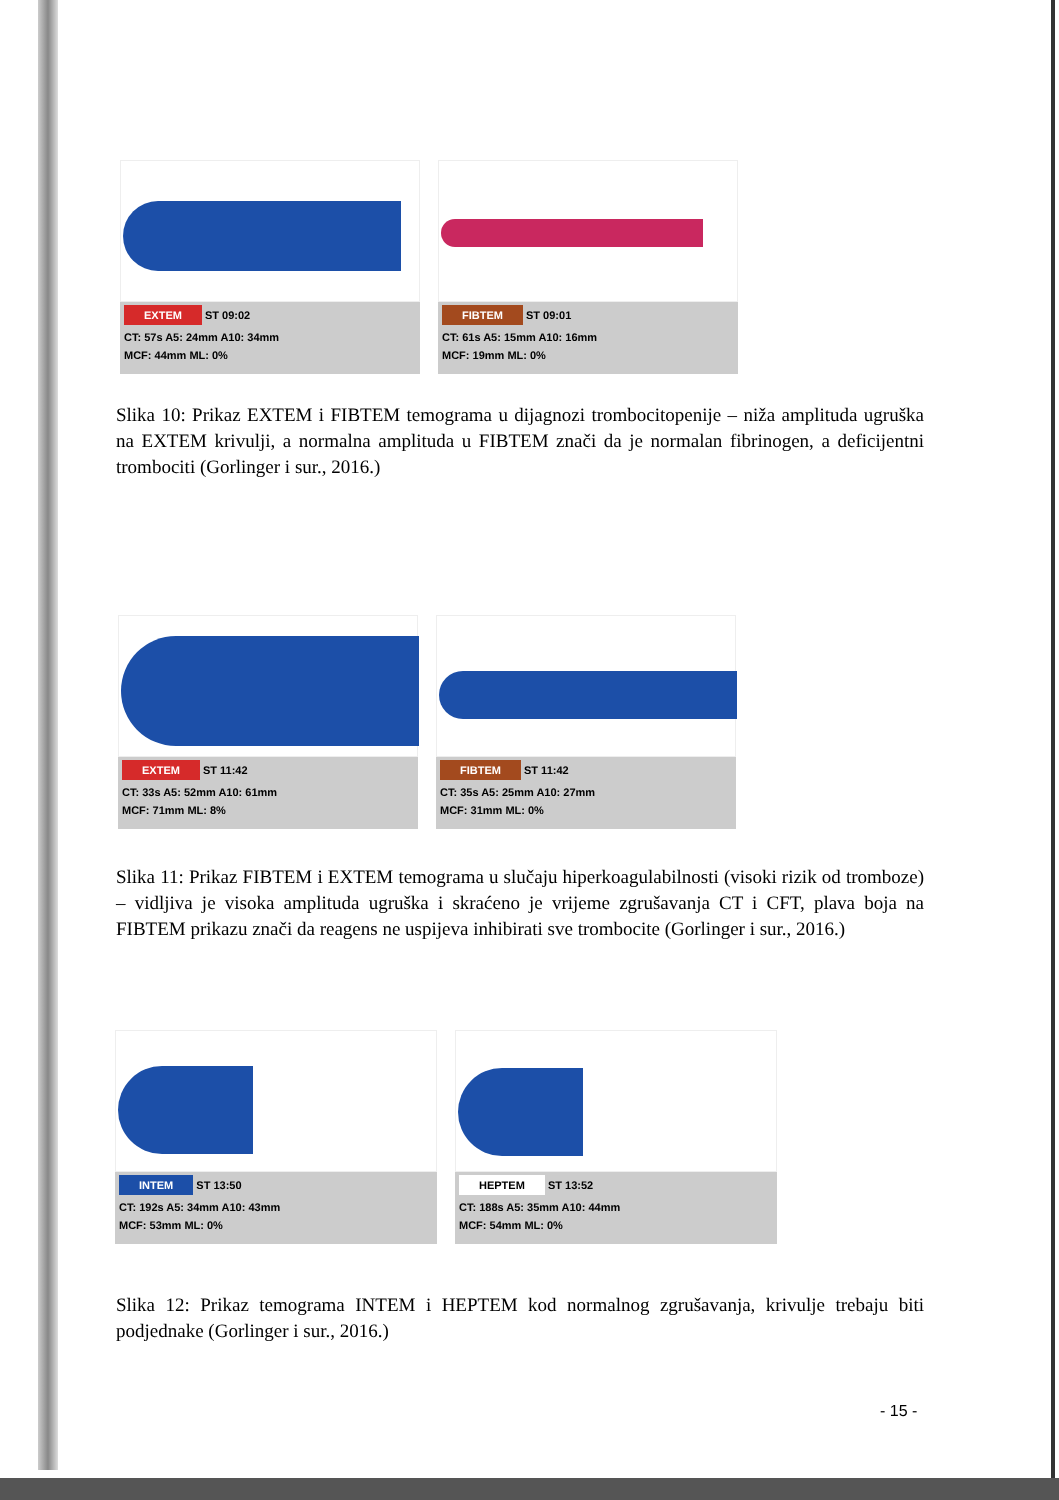EXTEM ST 09:02
CT: 57s A5: 24mm A10: 34mm
MCF: 44mm ML: 0%
FIBTEM ST 09:01
CT: 61s A5: 15mm A10: 16mm
MCF: 19mm ML: 0%
Slika 10: Prikaz EXTEM i FIBTEM temograma u dijagnozi trombocitopenije – niža amplituda ugruška na EXTEM krivulji, a normalna amplituda u FIBTEM znači da je normalan fibrinogen, a deficijentni trombociti (Gorlinger i sur., 2016.)
EXTEM ST 11:42
CT: 33s A5: 52mm A10: 61mm
MCF: 71mm ML: 8%
FIBTEM ST 11:42
CT: 35s A5: 25mm A10: 27mm
MCF: 31mm ML: 0%
Slika 11: Prikaz FIBTEM i EXTEM temograma u slučaju hiperkoagulabilnosti (visoki rizik od tromboze) – vidljiva je visoka amplituda ugruška i skraćeno je vrijeme zgrušavanja CT i CFT, plava boja na FIBTEM prikazu znači da reagens ne uspijeva inhibirati sve trombocite (Gorlinger i sur., 2016.)
INTEM ST 13:50
CT: 192s A5: 34mm A10: 43mm
MCF: 53mm ML: 0%
HEPTEM ST 13:52
CT: 188s A5: 35mm A10: 44mm
MCF: 54mm ML: 0%
Slika 12: Prikaz temograma INTEM i HEPTEM kod normalnog zgrušavanja, krivulje trebaju biti podjednake (Gorlinger i sur., 2016.)
- 15 -